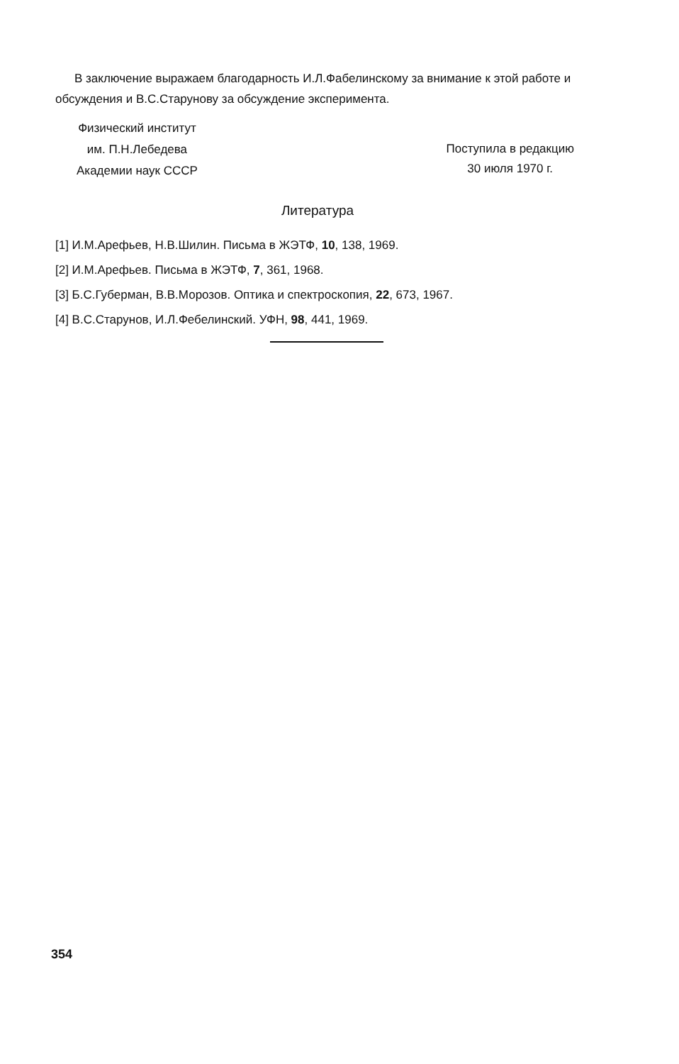В заключение выражаем благодарность И.Л.Фабелинскому за внимание к этой работе и обсуждения и В.С.Старунову за обсуждение эксперимента.
Физический институт
им. П.Н.Лебедева
Академии наук СССР
Поступила в редакцию
30 июля 1970 г.
Литература
[1] И.М.Арефьев, Н.В.Шилин. Письма в ЖЭТФ, 10, 138, 1969.
[2] И.М.Арефьев. Письма в ЖЭТФ, 7, 361, 1968.
[3] Б.С.Губерман, В.В.Морозов. Оптика и спектроскопия, 22, 673, 1967.
[4] В.С.Старунов, И.Л.Фебелинский. УФН, 98, 441, 1969.
354